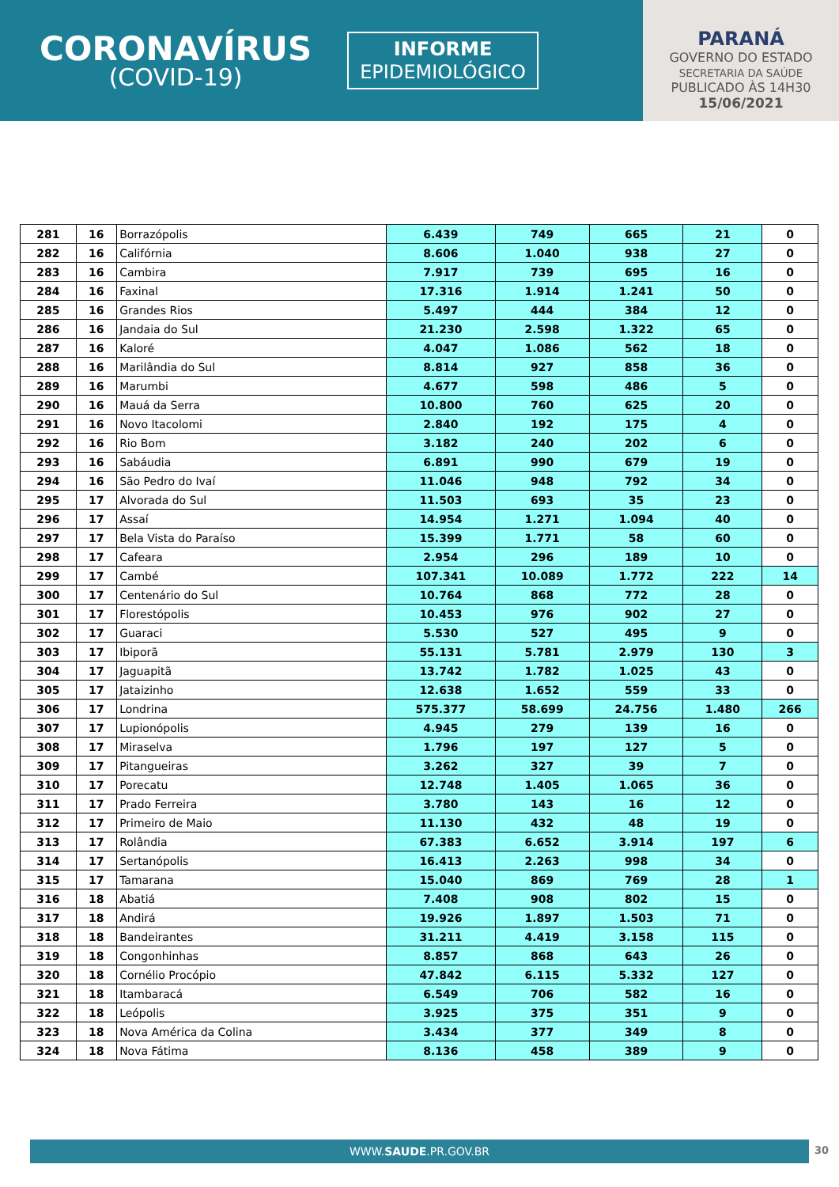CORONAVÍRUS
(COVID-19)
INFORME
EPIDEMIOLÓGICO
PARANÁ
GOVERNO DO ESTADO
SECRETARIA DA SAÚDE
PUBLICADO ÀS 14H30
15/06/2021
| 281 | 16 | Borrazópolis | 6.439 | 749 | 665 | 21 | 0 |
| 282 | 16 | Califórnia | 8.606 | 1.040 | 938 | 27 | 0 |
| 283 | 16 | Cambira | 7.917 | 739 | 695 | 16 | 0 |
| 284 | 16 | Faxinal | 17.316 | 1.914 | 1.241 | 50 | 0 |
| 285 | 16 | Grandes Rios | 5.497 | 444 | 384 | 12 | 0 |
| 286 | 16 | Jandaia do Sul | 21.230 | 2.598 | 1.322 | 65 | 0 |
| 287 | 16 | Kaloré | 4.047 | 1.086 | 562 | 18 | 0 |
| 288 | 16 | Marilândia do Sul | 8.814 | 927 | 858 | 36 | 0 |
| 289 | 16 | Marumbi | 4.677 | 598 | 486 | 5 | 0 |
| 290 | 16 | Mauá da Serra | 10.800 | 760 | 625 | 20 | 0 |
| 291 | 16 | Novo Itacolomi | 2.840 | 192 | 175 | 4 | 0 |
| 292 | 16 | Rio Bom | 3.182 | 240 | 202 | 6 | 0 |
| 293 | 16 | Sabáudia | 6.891 | 990 | 679 | 19 | 0 |
| 294 | 16 | São Pedro do Ivaí | 11.046 | 948 | 792 | 34 | 0 |
| 295 | 17 | Alvorada do Sul | 11.503 | 693 | 35 | 23 | 0 |
| 296 | 17 | Assaí | 14.954 | 1.271 | 1.094 | 40 | 0 |
| 297 | 17 | Bela Vista do Paraíso | 15.399 | 1.771 | 58 | 60 | 0 |
| 298 | 17 | Cafeara | 2.954 | 296 | 189 | 10 | 0 |
| 299 | 17 | Cambé | 107.341 | 10.089 | 1.772 | 222 | 14 |
| 300 | 17 | Centenário do Sul | 10.764 | 868 | 772 | 28 | 0 |
| 301 | 17 | Florestópolis | 10.453 | 976 | 902 | 27 | 0 |
| 302 | 17 | Guaraci | 5.530 | 527 | 495 | 9 | 0 |
| 303 | 17 | Ibiporã | 55.131 | 5.781 | 2.979 | 130 | 3 |
| 304 | 17 | Jaguapitã | 13.742 | 1.782 | 1.025 | 43 | 0 |
| 305 | 17 | Jataizinho | 12.638 | 1.652 | 559 | 33 | 0 |
| 306 | 17 | Londrina | 575.377 | 58.699 | 24.756 | 1.480 | 266 |
| 307 | 17 | Lupionópolis | 4.945 | 279 | 139 | 16 | 0 |
| 308 | 17 | Miraselva | 1.796 | 197 | 127 | 5 | 0 |
| 309 | 17 | Pitangueiras | 3.262 | 327 | 39 | 7 | 0 |
| 310 | 17 | Porecatu | 12.748 | 1.405 | 1.065 | 36 | 0 |
| 311 | 17 | Prado Ferreira | 3.780 | 143 | 16 | 12 | 0 |
| 312 | 17 | Primeiro de Maio | 11.130 | 432 | 48 | 19 | 0 |
| 313 | 17 | Rolândia | 67.383 | 6.652 | 3.914 | 197 | 6 |
| 314 | 17 | Sertanópolis | 16.413 | 2.263 | 998 | 34 | 0 |
| 315 | 17 | Tamarana | 15.040 | 869 | 769 | 28 | 1 |
| 316 | 18 | Abatiá | 7.408 | 908 | 802 | 15 | 0 |
| 317 | 18 | Andirá | 19.926 | 1.897 | 1.503 | 71 | 0 |
| 318 | 18 | Bandeirantes | 31.211 | 4.419 | 3.158 | 115 | 0 |
| 319 | 18 | Congonhinhas | 8.857 | 868 | 643 | 26 | 0 |
| 320 | 18 | Cornélio Procópio | 47.842 | 6.115 | 5.332 | 127 | 0 |
| 321 | 18 | Itambaracá | 6.549 | 706 | 582 | 16 | 0 |
| 322 | 18 | Leópolis | 3.925 | 375 | 351 | 9 | 0 |
| 323 | 18 | Nova América da Colina | 3.434 | 377 | 349 | 8 | 0 |
| 324 | 18 | Nova Fátima | 8.136 | 458 | 389 | 9 | 0 |
WWW.SAUDE.PR.GOV.BR 30